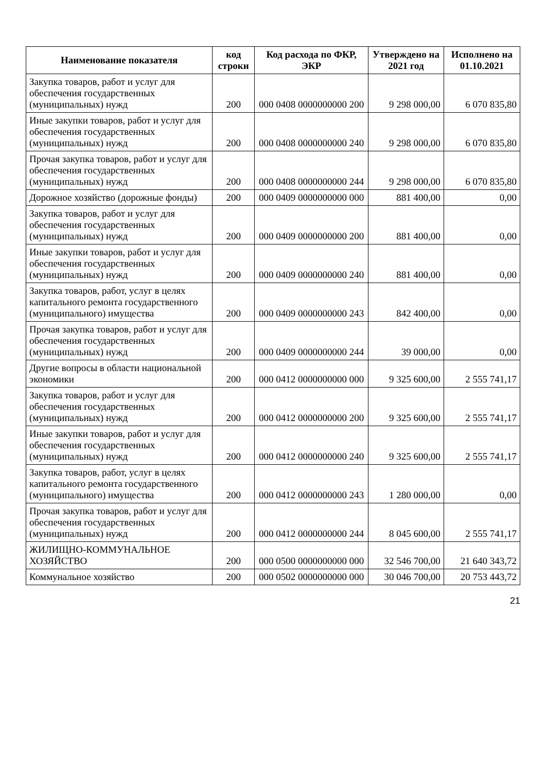| Наименование показателя | код строки | Код расхода по ФКР, ЭКР | Утверждено на 2021 год | Исполнено на 01.10.2021 |
| --- | --- | --- | --- | --- |
| Закупка товаров, работ и услуг для обеспечения государственных (муниципальных) нужд | 200 | 000 0408 0000000000 200 | 9 298 000,00 | 6 070 835,80 |
| Иные закупки товаров, работ и услуг для обеспечения государственных (муниципальных) нужд | 200 | 000 0408 0000000000 240 | 9 298 000,00 | 6 070 835,80 |
| Прочая закупка товаров, работ и услуг для обеспечения государственных (муниципальных) нужд | 200 | 000 0408 0000000000 244 | 9 298 000,00 | 6 070 835,80 |
| Дорожное хозяйство (дорожные фонды) | 200 | 000 0409 0000000000 000 | 881 400,00 | 0,00 |
| Закупка товаров, работ и услуг для обеспечения государственных (муниципальных) нужд | 200 | 000 0409 0000000000 200 | 881 400,00 | 0,00 |
| Иные закупки товаров, работ и услуг для обеспечения государственных (муниципальных) нужд | 200 | 000 0409 0000000000 240 | 881 400,00 | 0,00 |
| Закупка товаров, работ, услуг в целях капитального ремонта государственного (муниципального) имущества | 200 | 000 0409 0000000000 243 | 842 400,00 | 0,00 |
| Прочая закупка товаров, работ и услуг для обеспечения государственных (муниципальных) нужд | 200 | 000 0409 0000000000 244 | 39 000,00 | 0,00 |
| Другие вопросы в области национальной экономики | 200 | 000 0412 0000000000 000 | 9 325 600,00 | 2 555 741,17 |
| Закупка товаров, работ и услуг для обеспечения государственных (муниципальных) нужд | 200 | 000 0412 0000000000 200 | 9 325 600,00 | 2 555 741,17 |
| Иные закупки товаров, работ и услуг для обеспечения государственных (муниципальных) нужд | 200 | 000 0412 0000000000 240 | 9 325 600,00 | 2 555 741,17 |
| Закупка товаров, работ, услуг в целях капитального ремонта государственного (муниципального) имущества | 200 | 000 0412 0000000000 243 | 1 280 000,00 | 0,00 |
| Прочая закупка товаров, работ и услуг для обеспечения государственных (муниципальных) нужд | 200 | 000 0412 0000000000 244 | 8 045 600,00 | 2 555 741,17 |
| ЖИЛИЩНО-КОММУНАЛЬНОЕ ХОЗЯЙСТВО | 200 | 000 0500 0000000000 000 | 32 546 700,00 | 21 640 343,72 |
| Коммунальное хозяйство | 200 | 000 0502 0000000000 000 | 30 046 700,00 | 20 753 443,72 |
21